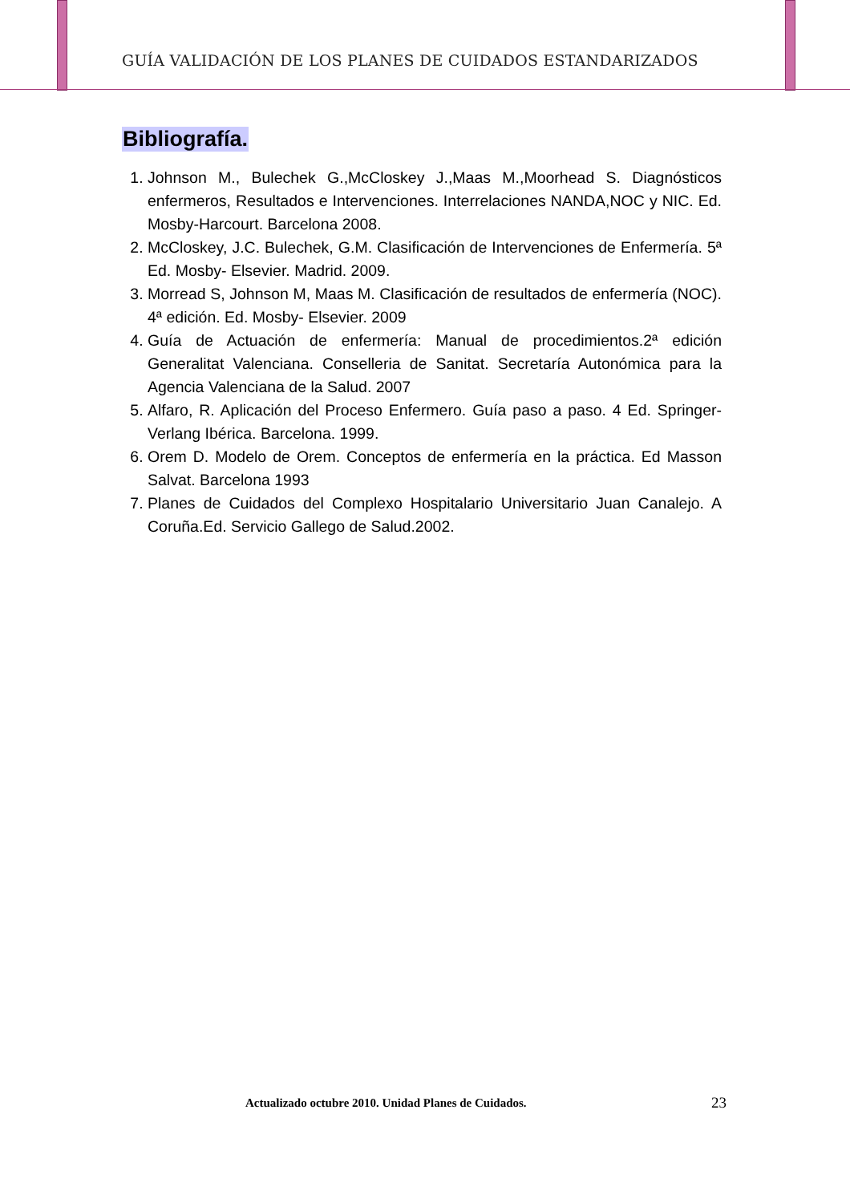GUÍA VALIDACIÓN DE LOS PLANES DE CUIDADOS ESTANDARIZADOS
Bibliografía.
1. Johnson M., Bulechek G.,McCloskey J.,Maas M.,Moorhead S. Diagnósticos enfermeros, Resultados e Intervenciones. Interrelaciones NANDA,NOC y NIC. Ed. Mosby-Harcourt. Barcelona 2008.
2. McCloskey, J.C. Bulechek, G.M. Clasificación de Intervenciones de Enfermería. 5ª Ed. Mosby- Elsevier. Madrid. 2009.
3. Morread S, Johnson M, Maas M. Clasificación de resultados de enfermería (NOC). 4ª edición. Ed. Mosby- Elsevier. 2009
4. Guía de Actuación de enfermería: Manual de procedimientos.2ª edición Generalitat Valenciana. Conselleria de Sanitat. Secretaría Autonómica para la Agencia Valenciana de la Salud. 2007
5. Alfaro, R. Aplicación del Proceso Enfermero. Guía paso a paso. 4 Ed. Springer-Verlang Ibérica. Barcelona. 1999.
6. Orem D. Modelo de Orem. Conceptos de enfermería en la práctica. Ed Masson Salvat. Barcelona 1993
7. Planes de Cuidados del Complexo Hospitalario Universitario Juan Canalejo. A Coruña.Ed. Servicio Gallego de Salud.2002.
Actualizado octubre 2010. Unidad Planes de Cuidados.
23